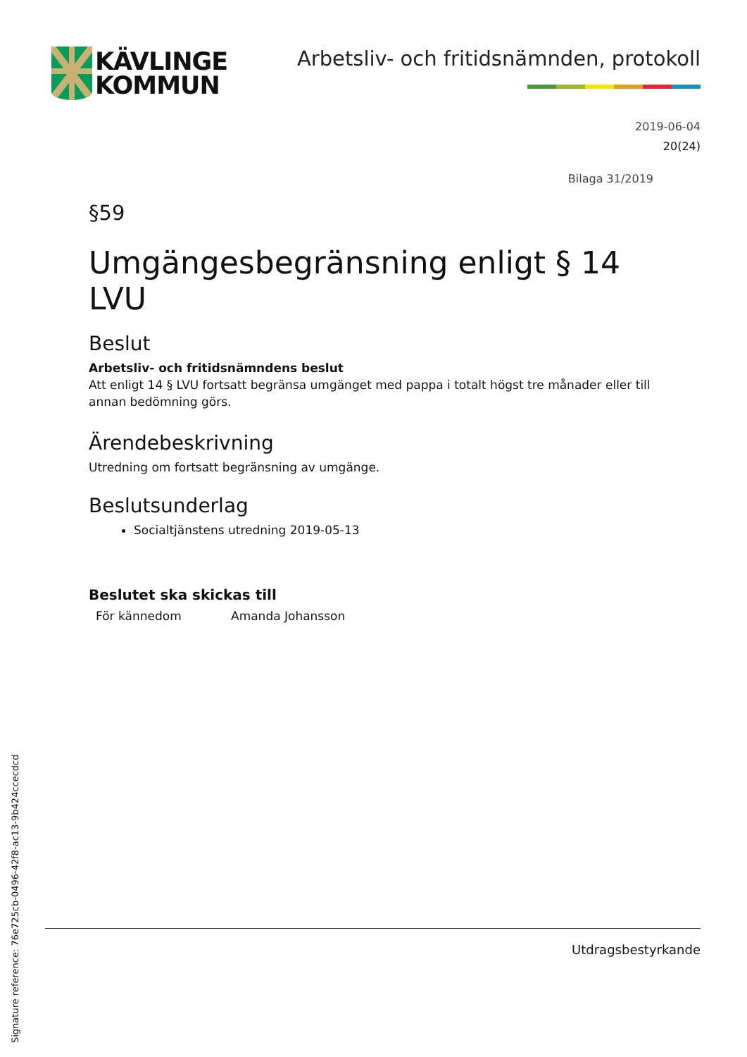KÄVLINGE
KOMMUN
Arbetsliv- och fritidsnämnden, protokoll
2019-06-04
20(24)
Bilaga 31/2019
§59
Umgängesbegränsning enligt § 14 LVU
Beslut
Arbetsliv- och fritidsnämndens beslut
Att enligt 14 § LVU fortsatt begränsa umgänget med pappa i totalt högst tre månader eller till annan bedömning görs.
Ärendebeskrivning
Utredning om fortsatt begränsning av umgänge.
Beslutsunderlag
Socialtjänstens utredning 2019-05-13
Beslutet ska skickas till
För kännedom Amanda Johansson
Signature reference: 76e725cb-0496-42f8-ac13-9b424ccecdcd
Utdragsbestyrkande